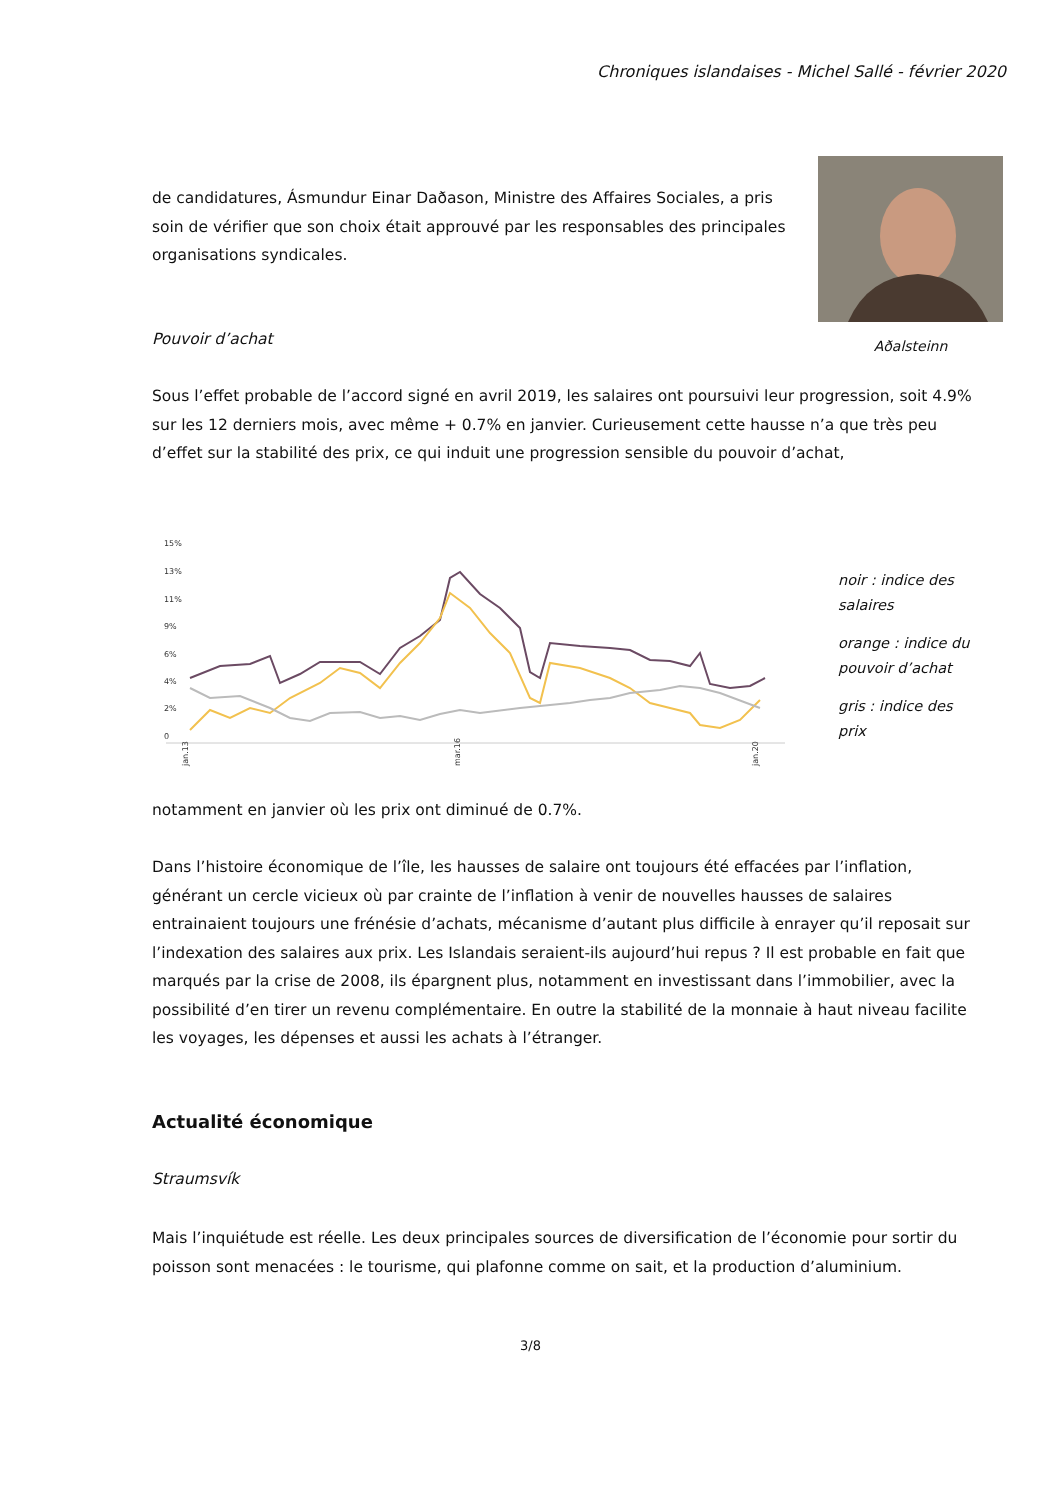Chroniques islandaises - Michel Sallé - février 2020
Aðalsteinn
de candidatures, Ásmundur Einar Daðason, Ministre des Affaires Sociales, a pris soin de vérifier que son choix était approuvé par les responsables des principales organisations syndicales.
Pouvoir d’achat
Sous l’effet probable de l’accord signé en avril 2019, les salaires ont poursuivi leur progression, soit 4.9% sur les 12 derniers mois, avec même + 0.7% en janvier. Curieusement cette hausse n’a que très peu d’effet sur la stabilité des prix, ce qui induit une progression sensible du pouvoir d’achat,
15%
13%
11%
9%
6%
4%
2%
0
jan.13
mar.16
jan.20
noir : indice des salaires
orange : indice du pouvoir d’achat
gris : indice des prix
notamment en janvier où les prix ont diminué de 0.7%.
Dans l’histoire économique de l’île, les hausses de salaire ont toujours été effacées par l’inflation, générant un cercle vicieux où par crainte de l’inflation à venir de nouvelles hausses de salaires entrainaient toujours une frénésie d’achats, mécanisme d’autant plus difficile à enrayer qu’il reposait sur l’indexation des salaires aux prix. Les Islandais seraient-ils aujourd’hui repus ? Il est probable en fait que marqués par la crise de 2008, ils épargnent plus, notamment en investissant dans l’immobilier, avec la possibilité d’en tirer un revenu complémentaire. En outre la stabilité de la monnaie à haut niveau facilite les voyages, les dépenses et aussi les achats à l’étranger.
Actualité économique
Straumsvík
Mais l’inquiétude est réelle. Les deux principales sources de diversification de l’économie pour sortir du poisson sont menacées : le tourisme, qui plafonne comme on sait, et la production d’aluminium.
3/8